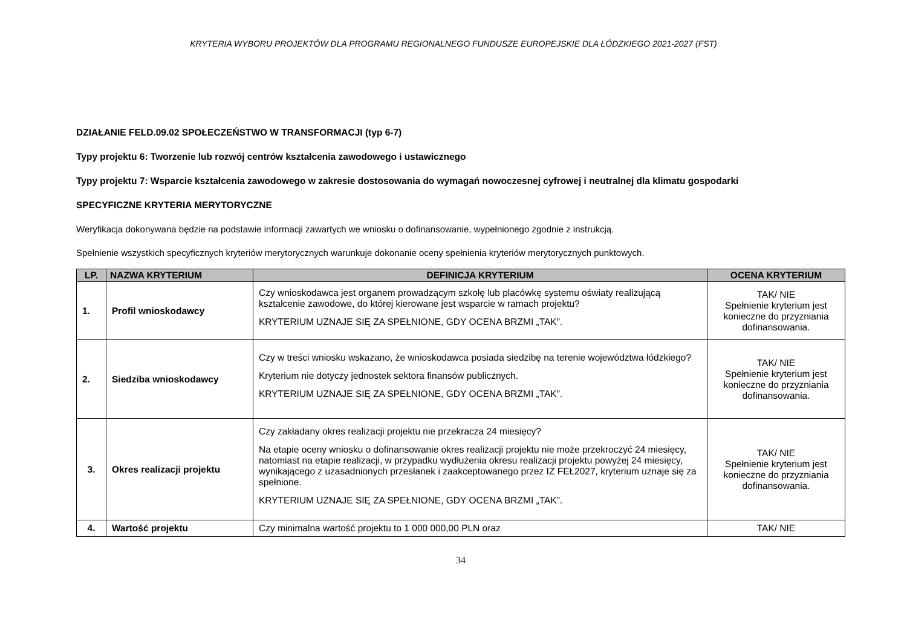KRYTERIA WYBORU PROJEKTÓW DLA PROGRAMU REGIONALNEGO FUNDUSZE EUROPEJSKIE DLA ŁÓDZKIEGO 2021-2027 (FST)
DZIAŁANIE FELD.09.02 SPOŁECZEŃSTWO W TRANSFORMACJI (typ 6-7)
Typy projektu 6: Tworzenie lub rozwój centrów kształcenia zawodowego i ustawicznego
Typy projektu 7: Wsparcie kształcenia zawodowego w zakresie dostosowania do wymagań nowoczesnej cyfrowej i neutralnej dla klimatu gospodarki
SPECYFICZNE KRYTERIA MERYTORYCZNE
Weryfikacja dokonywana będzie na podstawie informacji zawartych we wniosku o dofinansowanie, wypełnionego zgodnie z instrukcją.
Spełnienie wszystkich specyficznych kryteriów merytorycznych warunkuje dokonanie oceny spełnienia kryteriów merytorycznych punktowych.
| LP. | NAZWA KRYTERIUM | DEFINICJA KRYTERIUM | OCENA KRYTERIUM |
| --- | --- | --- | --- |
| 1. | Profil wnioskodawcy | Czy wnioskodawca jest organem prowadzącym szkołę lub placówkę systemu oświaty realizującą kształcenie zawodowe, do której kierowane jest wsparcie w ramach projektu? KRYTERIUM UZNAJE SIĘ ZA SPEŁNIONE, GDY OCENA BRZMI „TAK”. | TAK/ NIE Spełnienie kryterium jest konieczne do przyzniania dofinansowania. |
| 2. | Siedziba wnioskodawcy | Czy w treści wniosku wskazano, że wnioskodawca posiada siedzibę na terenie województwa łódzkiego? Kryterium nie dotyczy jednostek sektora finansów publicznych. KRYTERIUM UZNAJE SIĘ ZA SPEŁNIONE, GDY OCENA BRZMI „TAK”. | TAK/ NIE Spełnienie kryterium jest konieczne do przyzniania dofinansowania. |
| 3. | Okres realizacji projektu | Czy zakładany okres realizacji projektu nie przekracza 24 miesięcy? Na etapie oceny wniosku o dofinansowanie okres realizacji projektu nie może przekroczyć 24 miesięcy, natomiast na etapie realizacji, w przypadku wydłużenia okresu realizacji projektu powyżej 24 miesięcy, wynikającego z uzasadnionych przesłanek i zaakceptowanego przez IZ FEŁ2027, kryterium uznaje się za spełnione. KRYTERIUM UZNAJE SIĘ ZA SPEŁNIONE, GDY OCENA BRZMI „TAK”. | TAK/ NIE Spełnienie kryterium jest konieczne do przyzniania dofinansowania. |
| 4. | Wartość projektu | Czy minimalna wartość projektu to 1 000 000,00 PLN oraz | TAK/ NIE |
34